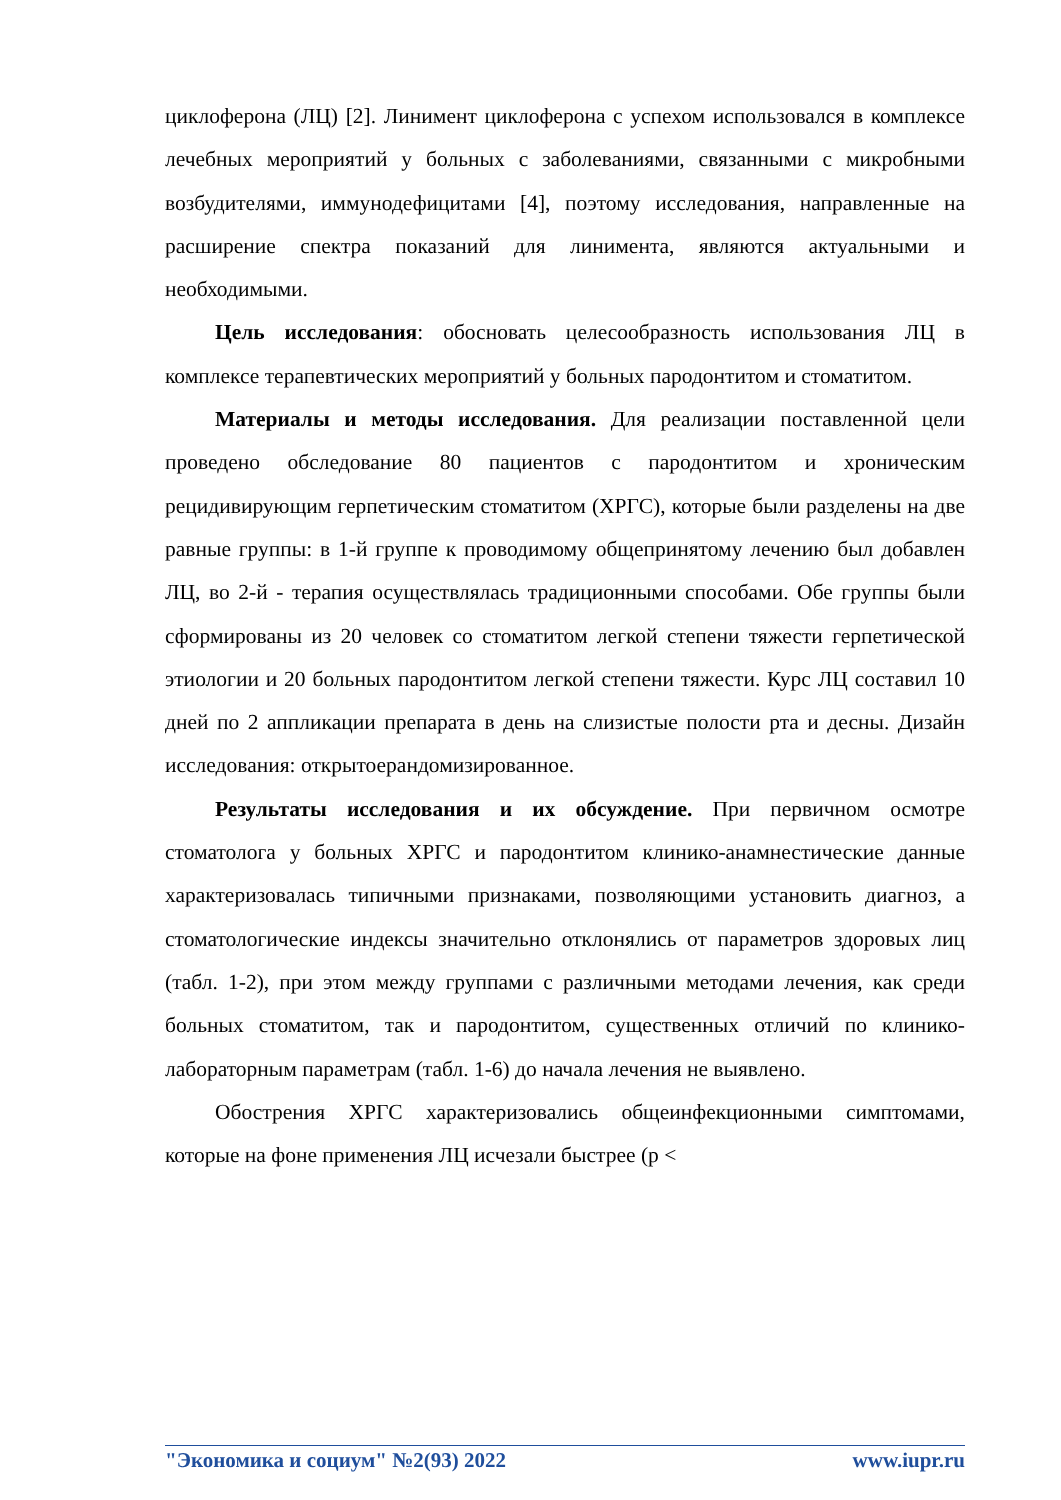циклоферона (ЛЦ) [2]. Линимент циклоферона с успехом использовался в комплексе лечебных мероприятий у больных с заболеваниями, связанными с микробными возбудителями, иммунодефицитами [4], поэтому исследования, направленные на расширение спектра показаний для линимента, являются актуальными и необходимыми.
Цель исследования: обосновать целесообразность использования ЛЦ в комплексе терапевтических мероприятий у больных пародонтитом и стоматитом.
Материалы и методы исследования. Для реализации поставленной цели проведено обследование 80 пациентов с пародонтитом и хроническим рецидивирующим герпетическим стоматитом (ХРГС), которые были разделены на две равные группы: в 1-й группе к проводимому общепринятому лечению был добавлен ЛЦ, во 2-й - терапия осуществлялась традиционными способами. Обе группы были сформированы из 20 человек со стоматитом легкой степени тяжести герпетической этиологии и 20 больных пародонтитом легкой степени тяжести. Курс ЛЦ составил 10 дней по 2 аппликации препарата в день на слизистые полости рта и десны. Дизайн исследования: открытоерандомизированное.
Результаты исследования и их обсуждение. При первичном осмотре стоматолога у больных ХРГС и пародонтитом клинико-анамнестические данные характеризовалась типичными признаками, позволяющими установить диагноз, а стоматологические индексы значительно отклонялись от параметров здоровых лиц (табл. 1-2), при этом между группами с различными методами лечения, как среди больных стоматитом, так и пародонтитом, существенных отличий по клинико-лабораторным параметрам (табл. 1-6) до начала лечения не выявлено.
Обострения ХРГС характеризовались общеинфекционными симптомами, которые на фоне применения ЛЦ исчезали быстрее (p <
"Экономика и социум" №2(93) 2022 www.iupr.ru